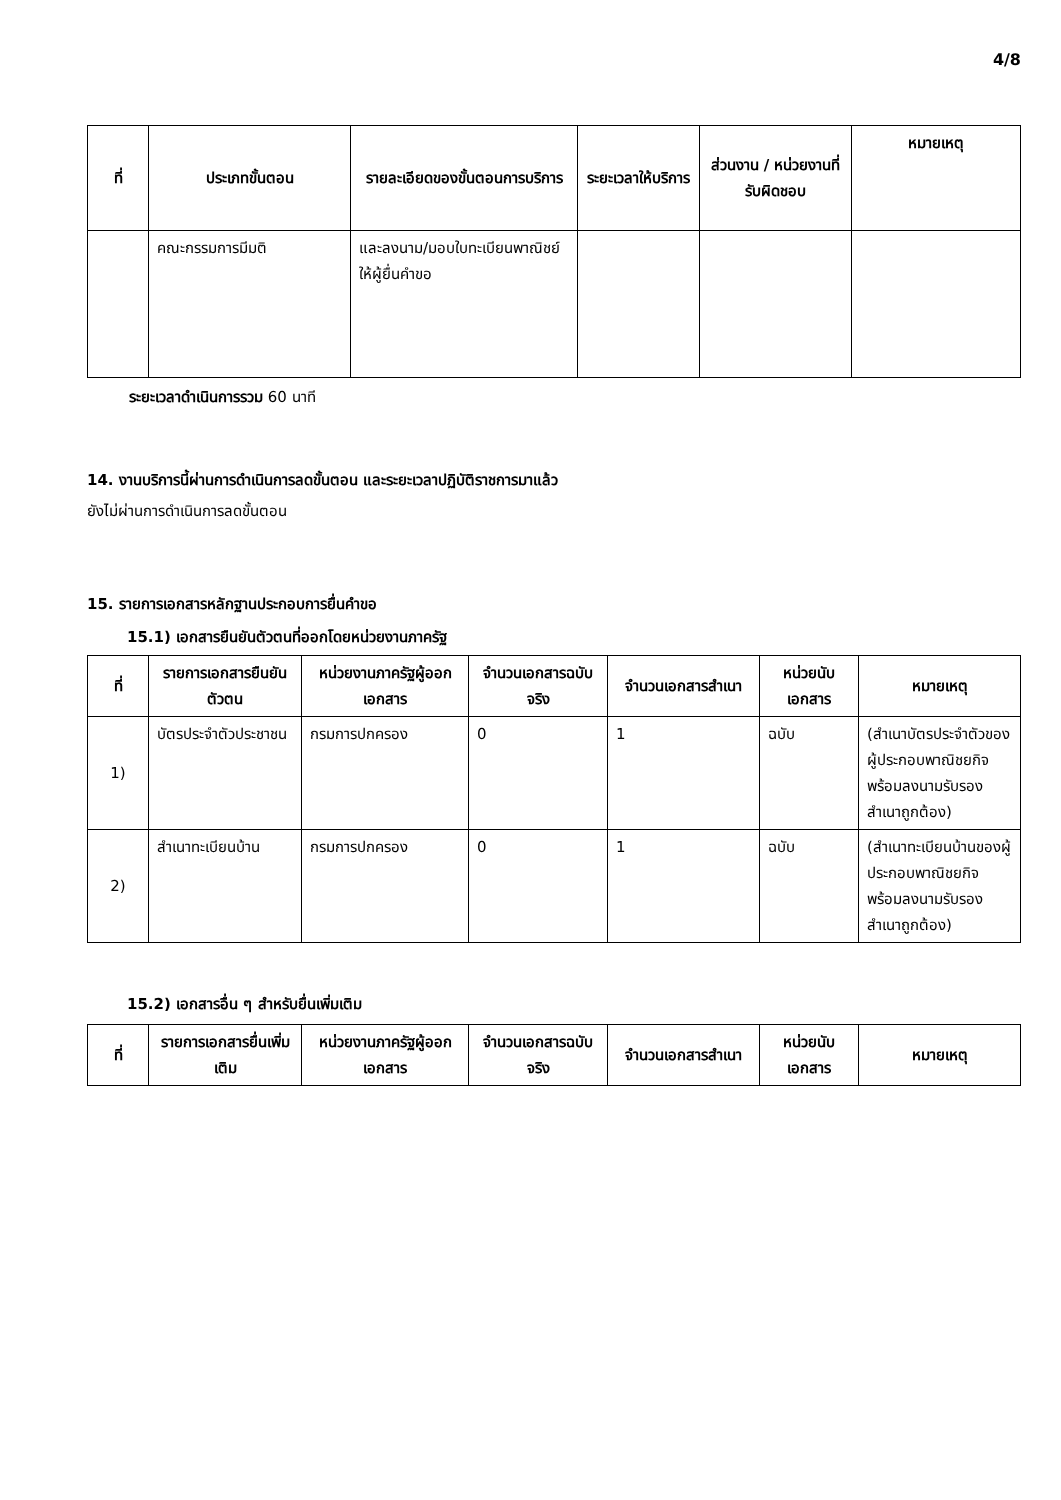4/8
| ที่ | ประเภทขั้นตอน | รายละเอียดของขั้นตอนการบริการ | ระยะเวลาให้บริการ | ส่วนงาน / หน่วยงานที่รับผิดชอบ | หมายเหตุ |
| --- | --- | --- | --- | --- | --- |
| | คณะกรรมการมีมติ | และลงนาม/มอบใบทะเบียนพาณิชย์ให้ผู้ยื่นคำขอ | | | |
ระยะเวลาดำเนินการรวม 60 นาที
14. งานบริการนี้ผ่านการดำเนินการลดขั้นตอน และระยะเวลาปฏิบัติราชการมาแล้ว
ยังไม่ผ่านการดำเนินการลดขั้นตอน
15. รายการเอกสารหลักฐานประกอบการยื่นคำขอ
15.1) เอกสารยืนยันตัวตนที่ออกโดยหน่วยงานภาครัฐ
| ที่ | รายการเอกสารยืนยันตัวตน | หน่วยงานภาครัฐผู้ออกเอกสาร | จำนวนเอกสารฉบับจริง | จำนวนเอกสารสำเนา | หน่วยนับเอกสาร | หมายเหตุ |
| --- | --- | --- | --- | --- | --- | --- |
| 1) | บัตรประจำตัวประชาชน | กรมการปกครอง | 0 | 1 | ฉบับ | (สำเนาบัตรประจำตัวของผู้ประกอบพาณิชยกิจพร้อมลงนามรับรองสำเนาถูกต้อง) |
| 2) | สำเนาทะเบียนบ้าน | กรมการปกครอง | 0 | 1 | ฉบับ | (สำเนาทะเบียนบ้านของผู้ประกอบพาณิชยกิจพร้อมลงนามรับรองสำเนาถูกต้อง) |
15.2) เอกสารอื่น ๆ สำหรับยื่นเพิ่มเติม
| ที่ | รายการเอกสารยื่นเพิ่มเติม | หน่วยงานภาครัฐผู้ออกเอกสาร | จำนวนเอกสารฉบับจริง | จำนวนเอกสารสำเนา | หน่วยนับเอกสาร | หมายเหตุ |
| --- | --- | --- | --- | --- | --- | --- |